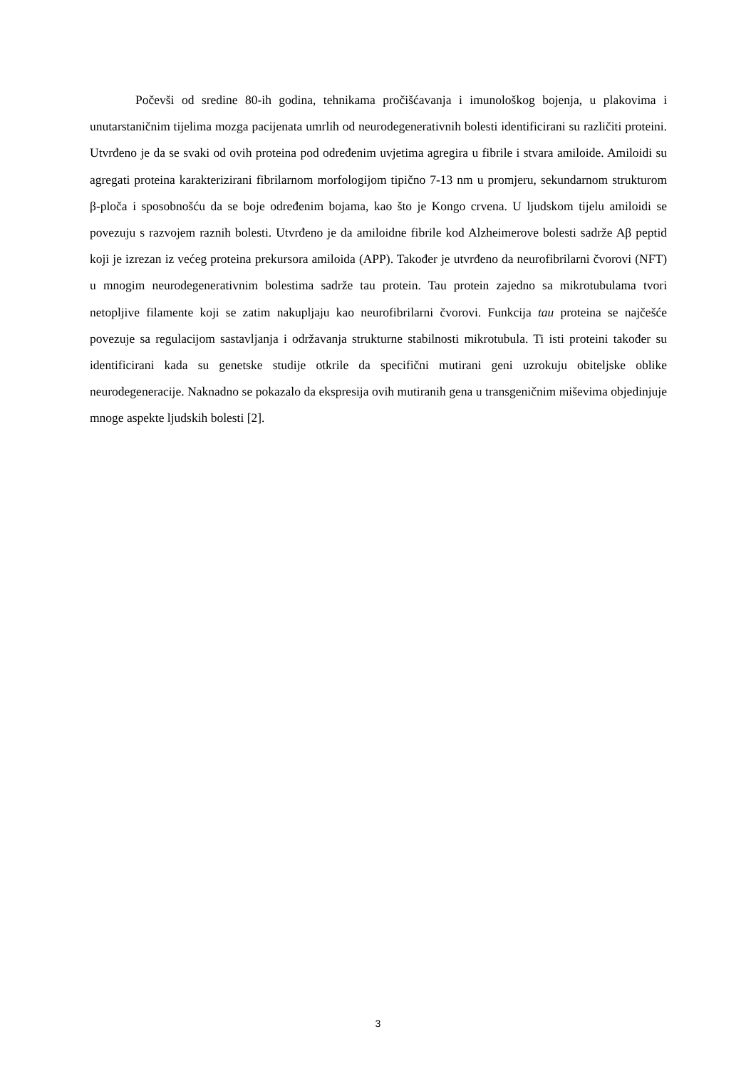Počevši od sredine 80-ih godina, tehnikama pročišćavanja i imunološkog bojenja, u plakovima i unutarstaničnim tijelima mozga pacijenata umrlih od neurodegenerativnih bolesti identificirani su različiti proteini. Utvrđeno je da se svaki od ovih proteina pod određenim uvjetima agregira u fibrile i stvara amiloide. Amiloidi su agregati proteina karakterizirani fibrilarnom morfologijom tipično 7-13 nm u promjeru, sekundarnom strukturom β-ploča i sposobnošću da se boje određenim bojama, kao što je Kongo crvena. U ljudskom tijelu amiloidi se povezuju s razvojem raznih bolesti. Utvrđeno je da amiloidne fibrile kod Alzheimerove bolesti sadrže Aβ peptid koji je izrezan iz većeg proteina prekursora amiloida (APP). Također je utvrđeno da neurofibrilarni čvorovi (NFT) u mnogim neurodegenerativnim bolestima sadrže tau protein. Tau protein zajedno sa mikrotubulama tvori netopljive filamente koji se zatim nakupljaju kao neurofibrilarni čvorovi. Funkcija tau proteina se najčešće povezuje sa regulacijom sastavljanja i održavanja strukturne stabilnosti mikrotubula. Ti isti proteini također su identificirani kada su genetske studije otkrile da specifični mutirani geni uzrokuju obiteljske oblike neurodegeneracije. Naknadno se pokazalo da ekspresija ovih mutiranih gena u transgeničnim miševima objedinjuje mnoge aspekte ljudskih bolesti [2].
3